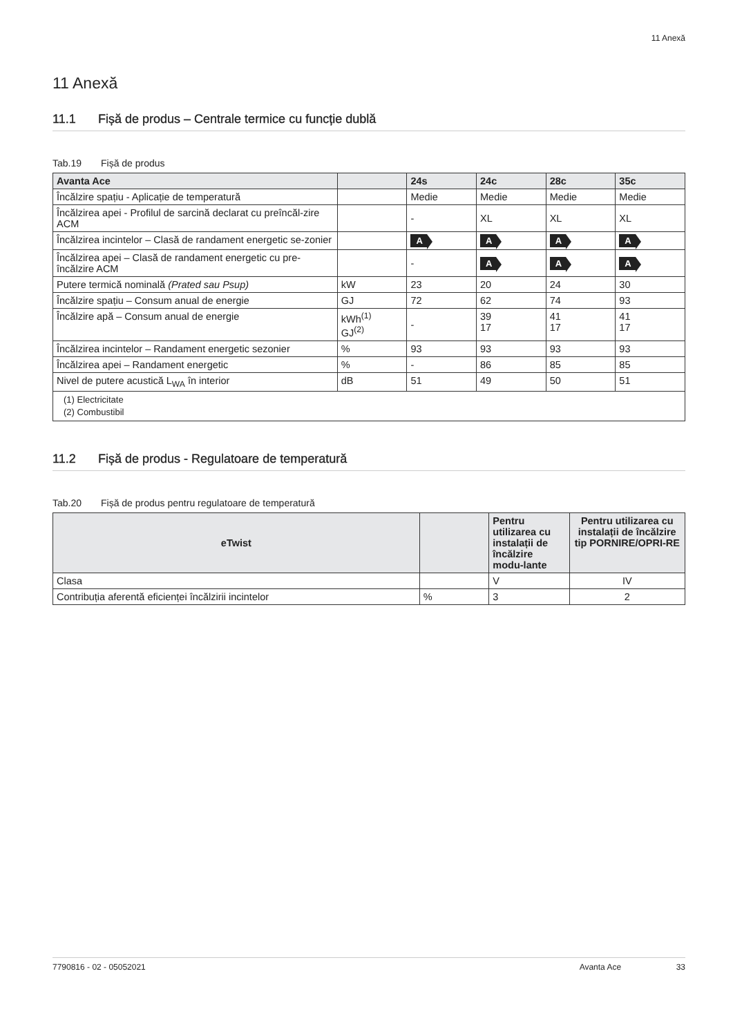11 Anexă
11 Anexă
11.1 Fișă de produs – Centrale termice cu funcție dublă
Tab.19 Fișă de produs
| Avanta Ace | | 24s | 24c | 28c | 35c |
| --- | --- | --- | --- | --- | --- |
| Încălzire spațiu - Aplicație de temperatură | | Medie | Medie | Medie | Medie |
| Încălzirea apei - Profilul de sarcină declarat cu preîncăl-zire ACM | | - | XL | XL | XL |
| Încălzirea incintelor – Clasă de randament energetic se-zonier | | A | A | A | A |
| Încălzirea apei – Clasă de randament energetic cu pre-încălzire ACM | | - | A | A | A |
| Putere termică nominală (Prated sau Psup) | kW | 23 | 20 | 24 | 30 |
| Încălzire spațiu – Consum anual de energie | GJ | 72 | 62 | 74 | 93 |
| Încălzire apă – Consum anual de energie | kWh<sup>(1)</sup> GJ<sup>(2)</sup> | - | 39 17 | 41 17 | 41 17 |
| Încălzirea incintelor – Randament energetic sezonier | % | 93 | 93 | 93 | 93 |
| Încălzirea apei – Randament energetic | % | - | 86 | 85 | 85 |
| Nivel de putere acustică L<sub>WA</sub> în interior | dB | 51 | 49 | 50 | 51 |
| (1) Electricitate (2) Combustibil | | | | | |
11.2 Fișă de produs - Regulatoare de temperatură
Tab.20 Fișă de produs pentru regulatoare de temperatură
| eTwist | | Pentru utilizarea cu instalații de încălzire modu-lante | Pentru utilizarea cu instalații de încălzire tip PORNIRE/OPRI-RE |
| --- | --- | --- | --- |
| Clasa | | V | IV |
| Contribuția aferentă eficienței încălzirii incintelor | % | 3 | 2 |
7790816 - 02 - 05052021 Avanta Ace 33